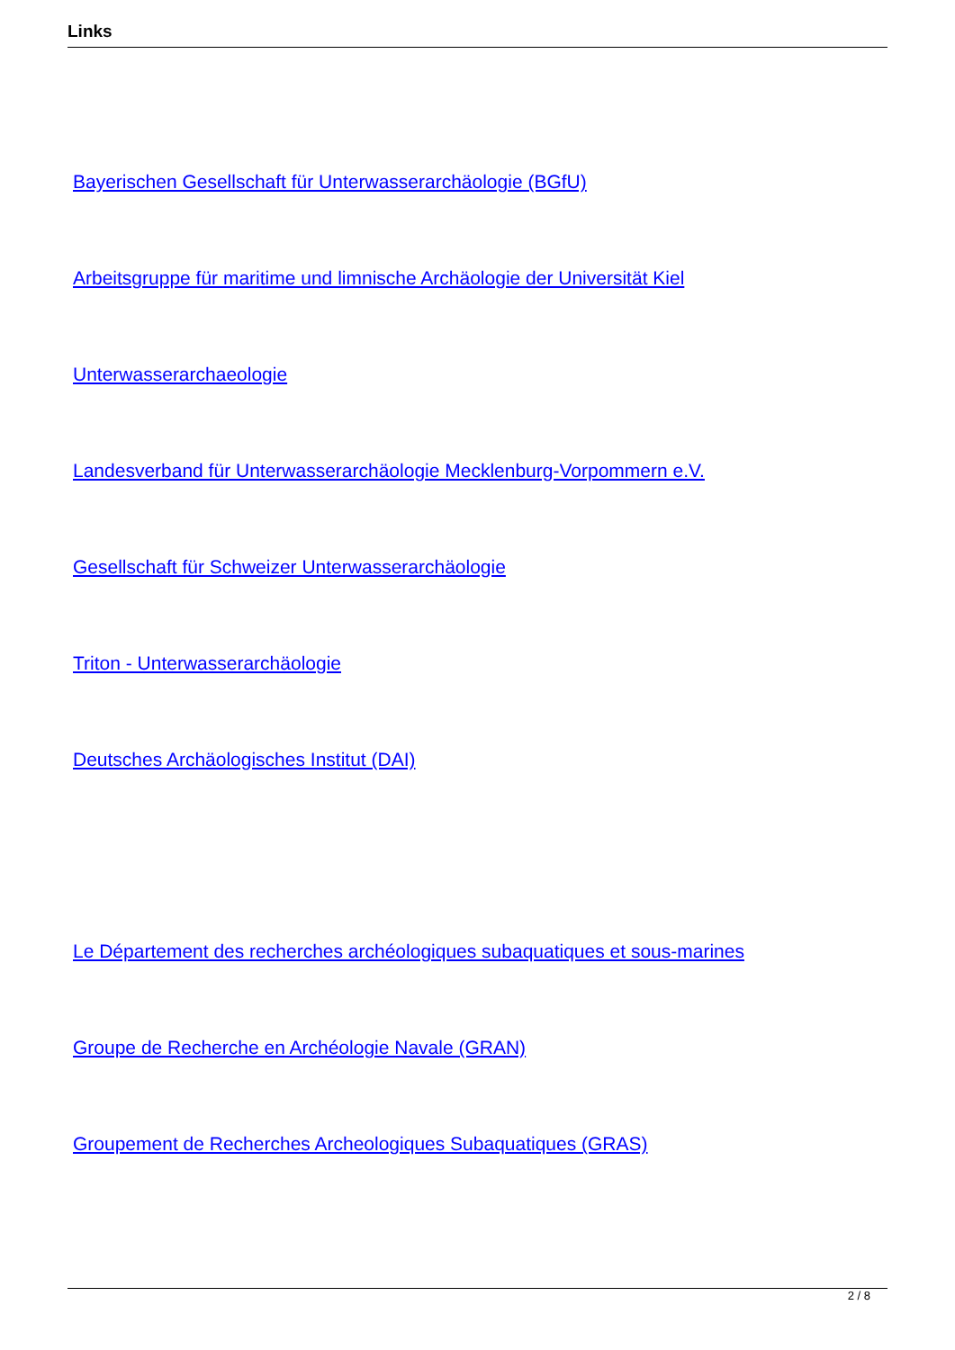Links
Bayerischen Gesellschaft für Unterwasserarchäologie (BGfU)
Arbeitsgruppe für maritime und limnische Archäologie der Universität Kiel
Unterwasserarchaeologie
Landesverband für Unterwasserarchäologie Mecklenburg-Vorpommern e.V.
Gesellschaft für Schweizer Unterwasserarchäologie
Triton - Unterwasserarchäologie
Deutsches Archäologisches Institut (DAI)
Le Département des recherches archéologiques subaquatiques et sous-marines
Groupe de Recherche en Archéologie Navale (GRAN)
Groupement de Recherches Archeologiques Subaquatiques (GRAS)
2 / 8